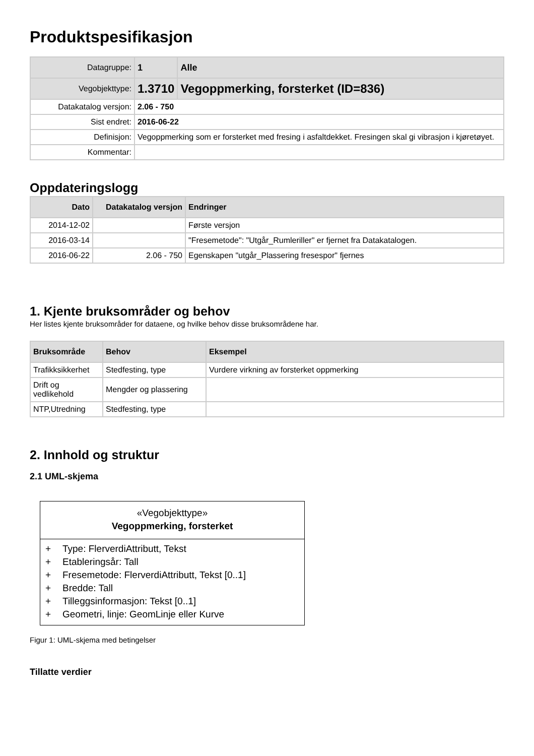Produktspesifikasjon
| Datagruppe: | 1 | Alle |
| Vegobjekttype: | 1.3710 | Vegoppmerking, forsterket (ID=836) |
| Datakatalog versjon: | 2.06 - 750 | |
| Sist endret: | 2016-06-22 | |
| Definisjon: | Vegoppmerking som er forsterket med fresing i asfaltdekket. Fresingen skal gi vibrasjon i kjøretøyet. | |
| Kommentar: | | |
Oppdateringslogg
| Dato | Datakatalog versjon | Endringer |
| --- | --- | --- |
| 2014-12-02 | | Første versjon |
| 2016-03-14 | | "Fresemetode": "Utgår_Rumleriller" er fjernet fra Datakatalogen. |
| 2016-06-22 | 2.06 - 750 | Egenskapen "utgår_Plassering fresespor" fjernes |
1. Kjente bruksområder og behov
Her listes kjente bruksområder for dataene, og hvilke behov disse bruksområdene har.
| Bruksområde | Behov | Eksempel |
| --- | --- | --- |
| Trafikksikkerhet | Stedfesting, type | Vurdere virkning av forsterket oppmerking |
| Drift og vedlikehold | Mengder og plassering | |
| NTP,Utredning | Stedfesting, type | |
2. Innhold og struktur
2.1 UML-skjema
«Vegobjekttype»
Vegoppmerking, forsterket
+ Type: FlerverdiAttributt, Tekst
+ Etableringsår: Tall
+ Fresemetode: FlerverdiAttributt, Tekst [0..1]
+ Bredde: Tall
+ Tilleggsinformasjon: Tekst [0..1]
+ Geometri, linje: GeomLinje eller Kurve
Figur 1: UML-skjema med betingelser
Tillatte verdier